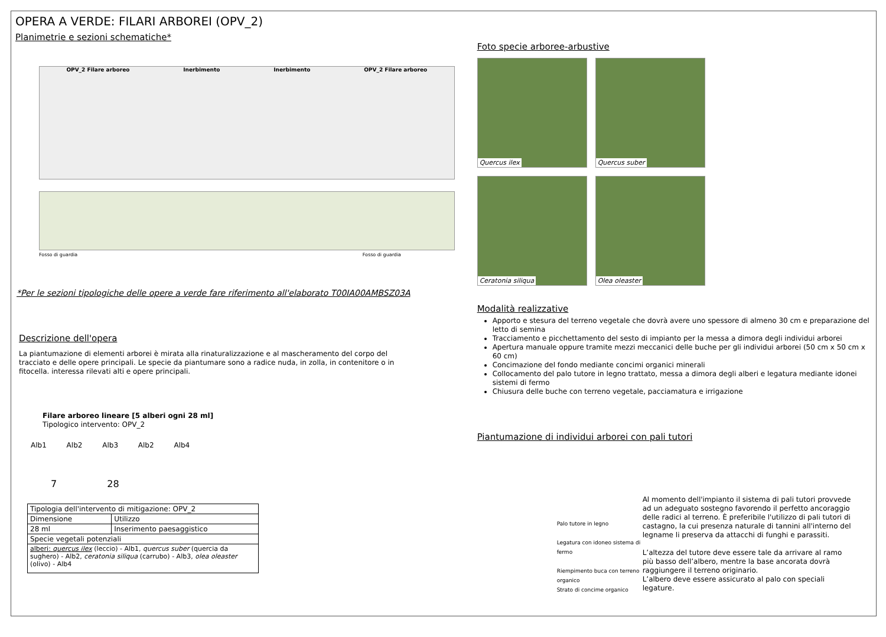OPERA A VERDE: FILARI ARBOREI (OPV_2)
Planimetrie e sezioni schematiche*
OPV_2 Filare arboreo Inerbimento Inerbimento OPV_2 Filare arboreo
Fosso di guardia Fosso di guardia
*Per le sezioni tipologiche delle opere a verde fare riferimento all'elaborato T00IA00AMBSZ03A
Descrizione dell'opera
La piantumazione di elementi arborei è mirata alla rinaturalizzazione e al mascheramento del corpo del tracciato e delle opere principali. Le specie da piantumare sono a radice nuda, in zolla, in contenitore o in fitocella. interessa rilevati alti e opere principali.
Filare arboreo lineare [5 alberi ogni 28 ml]
Tipologico intervento: OPV_2
Alb1 Alb2 Alb3 Alb2 Alb4
7 28
| Tipologia dell'intervento di mitigazione: OPV_2 | |
| Dimensione | Utilizzo |
| 28 ml | Inserimento paesaggistico |
| Specie vegetali potenziali | |
| alberi: quercus ilex (leccio) - Alb1, quercus suber (quercia da sughero) - Alb2, ceratonia siliqua (carrubo) - Alb3, olea oleaster (olivo) - Alb4 | |
Foto specie arboree-arbustive
Quercus ilex
Quercus suber
Ceratonia siliqua
Olea oleaster
Modalità realizzative
Apporto e stesura del terreno vegetale che dovrà avere uno spessore di almeno 30 cm e preparazione del letto di semina
Tracciamento e picchettamento del sesto di impianto per la messa a dimora degli individui arborei
Apertura manuale oppure tramite mezzi meccanici delle buche per gli individui arborei (50 cm x 50 cm x 60 cm)
Concimazione del fondo mediante concimi organici minerali
Collocamento del palo tutore in legno trattato, messa a dimora degli alberi e legatura mediante idonei sistemi di fermo
Chiusura delle buche con terreno vegetale, pacciamatura e irrigazione
Piantumazione di individui arborei con pali tutori
Palo tutore in legno
Legatura con idoneo sistema di fermo
Riempimento buca con terreno organico
Strato di concime organico
Al momento dell'impianto il sistema di pali tutori provvede ad un adeguato sostegno favorendo il perfetto ancoraggio delle radici al terreno. È preferibile l'utilizzo di pali tutori di castagno, la cui presenza naturale di tannini all'interno del legname li preserva da attacchi di funghi e parassiti.
L’altezza del tutore deve essere tale da arrivare al ramo più basso dell’albero, mentre la base ancorata dovrà raggiungere il terreno originario.
L’albero deve essere assicurato al palo con speciali legature.